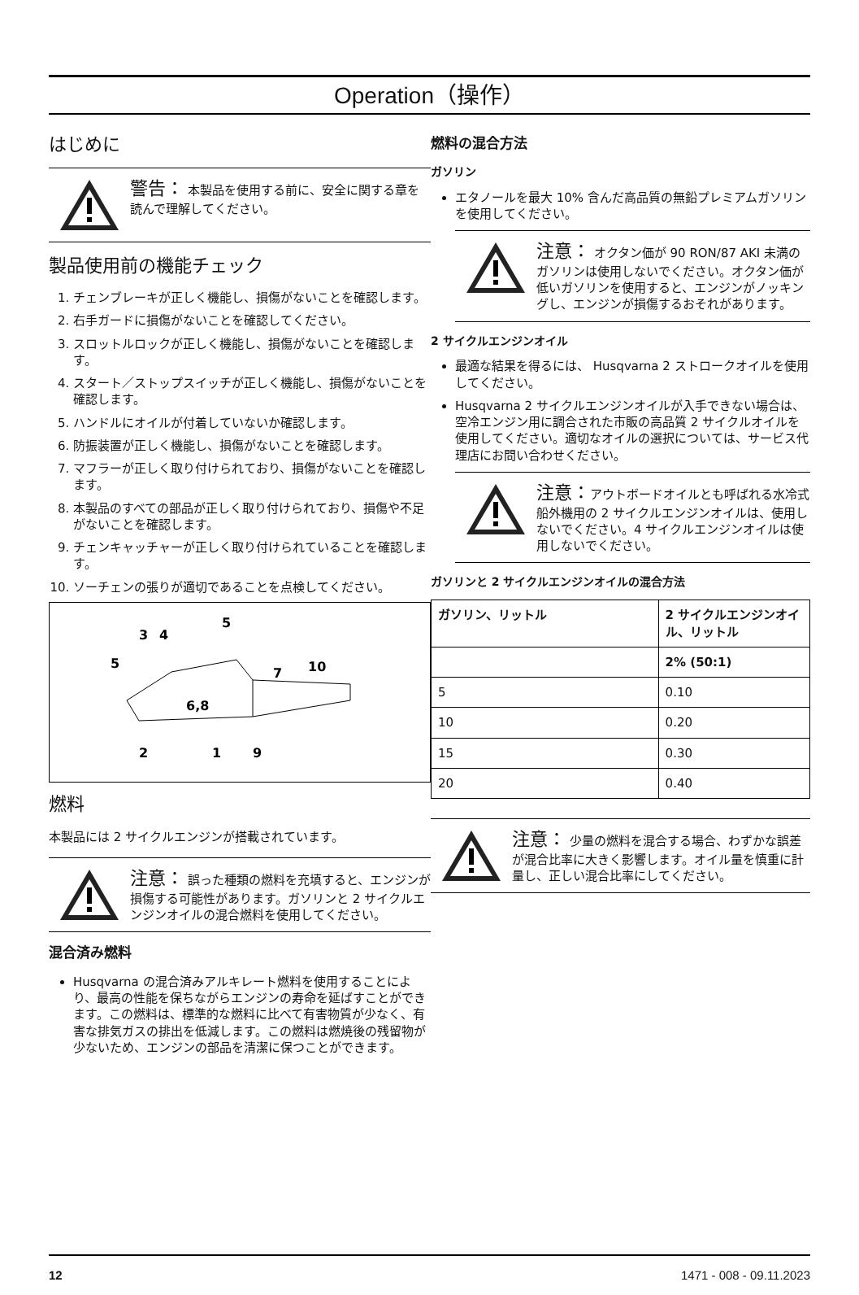Operation（操作）
はじめに
警告： 本製品を使用する前に、安全に関する章を読んで理解してください。
製品使用前の機能チェック
1. チェンブレーキが正しく機能し、損傷がないことを確認します。
2. 右手ガードに損傷がないことを確認してください。
3. スロットルロックが正しく機能し、損傷がないことを確認します。
4. スタート／ストップスイッチが正しく機能し、損傷がないことを確認します。
5. ハンドルにオイルが付着していないか確認します。
6. 防振装置が正しく機能し、損傷がないことを確認します。
7. マフラーが正しく取り付けられており、損傷がないことを確認します。
8. 本製品のすべての部品が正しく取り付けられており、損傷や不足がないことを確認します。
9. チェンキャッチャーが正しく取り付けられていることを確認します。
10. ソーチェンの張りが適切であることを点検してください。
3
4
5
5
7
10
6,8
2
1
9
燃料
本製品には 2 サイクルエンジンが搭載されています。
注意： 誤った種類の燃料を充填すると、エンジンが損傷する可能性があります。ガソリンと 2 サイクルエンジンオイルの混合燃料を使用してください。
混合済み燃料
Husqvarna の混合済みアルキレート燃料を使用することにより、最高の性能を保ちながらエンジンの寿命を延ばすことができます。この燃料は、標準的な燃料に比べて有害物質が少なく、有害な排気ガスの排出を低減します。この燃料は燃焼後の残留物が少ないため、エンジンの部品を清潔に保つことができます。
燃料の混合方法
ガソリン
エタノールを最大 10% 含んだ高品質の無鉛プレミアムガソリンを使用してください。
注意： オクタン価が 90 RON/87 AKI 未満のガソリンは使用しないでください。オクタン価が低いガソリンを使用すると、エンジンがノッキングし、エンジンが損傷するおそれがあります。
2 サイクルエンジンオイル
最適な結果を得るには、 Husqvarna 2 ストロークオイルを使用してください。
Husqvarna 2 サイクルエンジンオイルが入手できない場合は、空冷エンジン用に調合された市販の高品質 2 サイクルオイルを使用してください。適切なオイルの選択については、サービス代理店にお問い合わせください。
注意：アウトボードオイルとも呼ばれる水冷式船外機用の 2 サイクルエンジンオイルは、使用しないでください。4 サイクルエンジンオイルは使用しないでください。
ガソリンと 2 サイクルエンジンオイルの混合方法
| ガソリン、リットル | 2 サイクルエンジンオイル、リットル |
| --- | --- |
| | 2% (50:1) |
| 5 | 0.10 |
| 10 | 0.20 |
| 15 | 0.30 |
| 20 | 0.40 |
注意： 少量の燃料を混合する場合、わずかな誤差が混合比率に大きく影響します。オイル量を慎重に計量し、正しい混合比率にしてください。
12 1471 - 008 - 09.11.2023